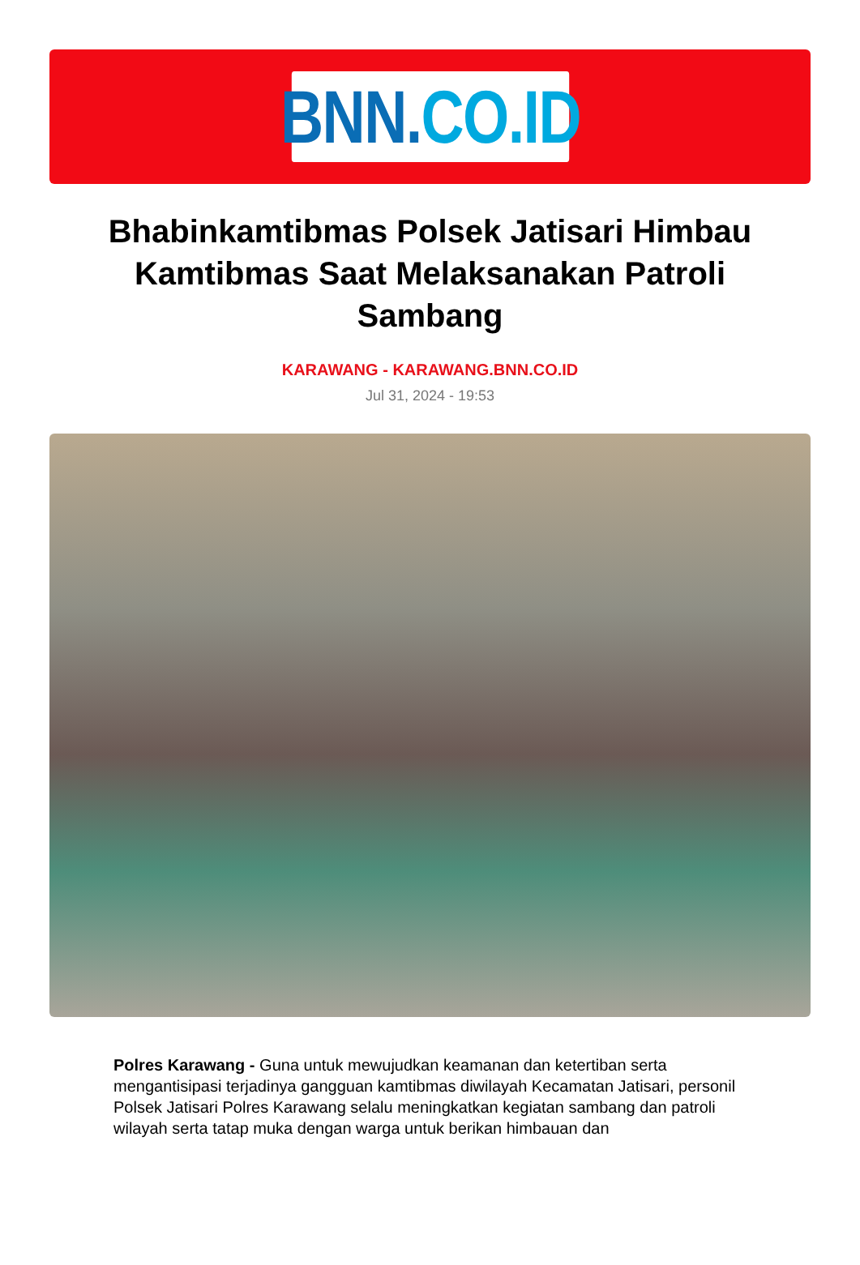BNN. CO.ID
Bhabinkamtibmas Polsek Jatisari Himbau Kamtibmas Saat Melaksanakan Patroli Sambang
KARAWANG - KARAWANG.BNN.CO.ID
Jul 31, 2024 - 19:53
Polres Karawang - Guna untuk mewujudkan keamanan dan ketertiban serta mengantisipasi terjadinya gangguan kamtibmas diwilayah Kecamatan Jatisari, personil Polsek Jatisari Polres Karawang selalu meningkatkan kegiatan sambang dan patroli wilayah serta tatap muka dengan warga untuk berikan himbauan dan